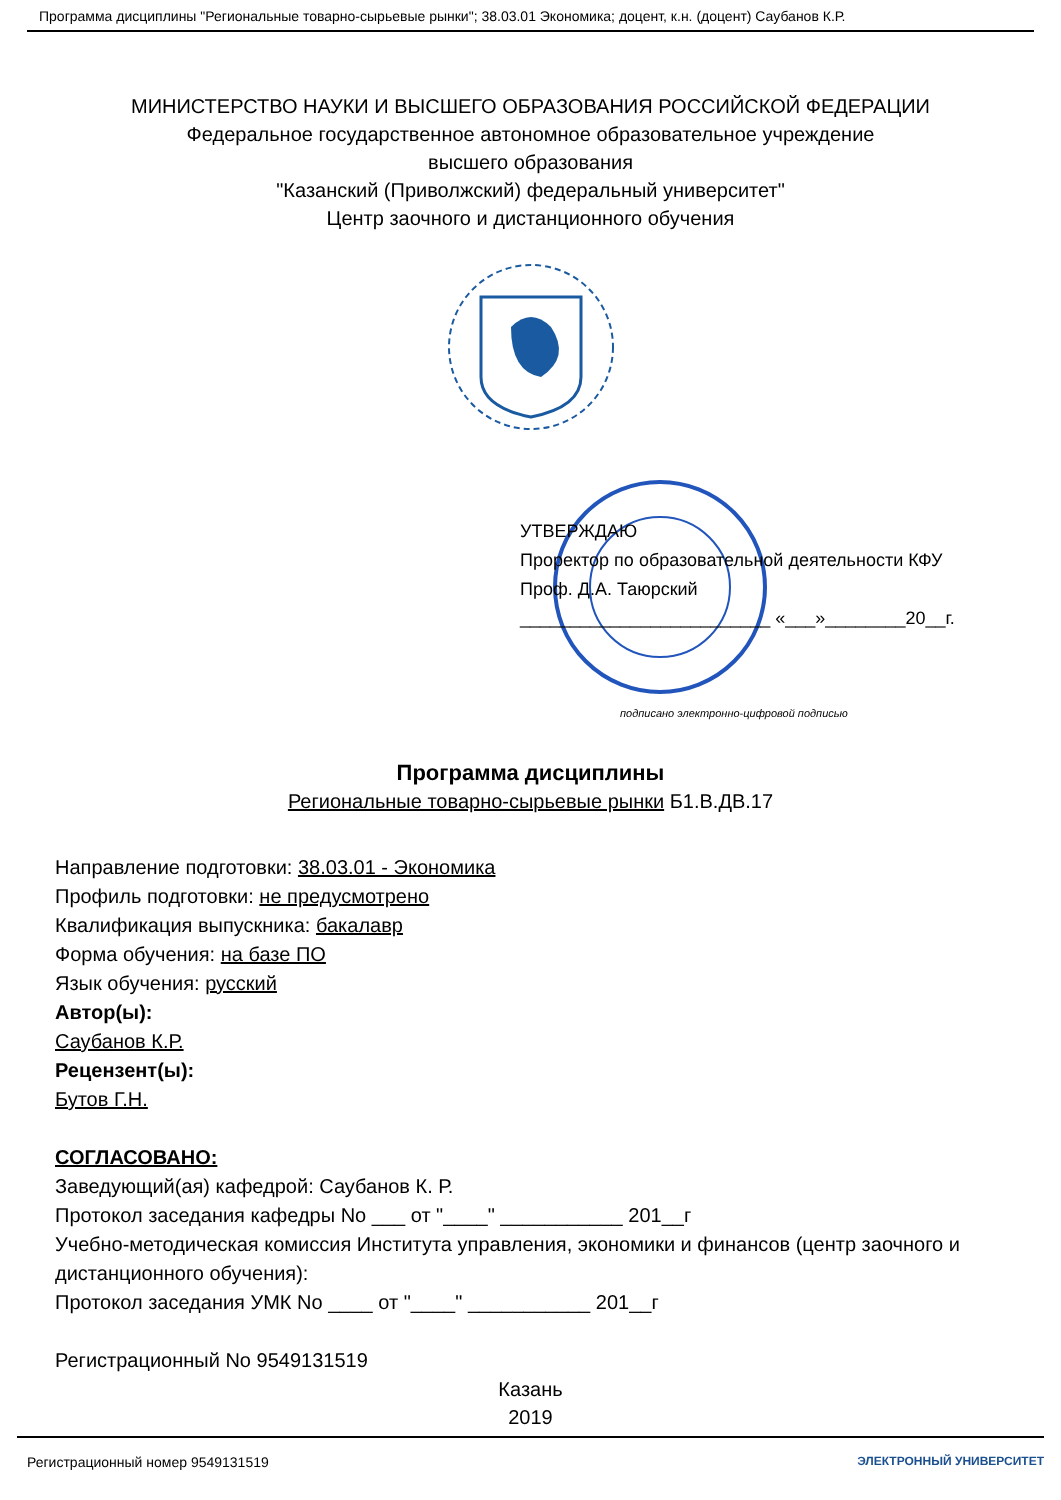Программа дисциплины "Региональные товарно-сырьевые рынки"; 38.03.01 Экономика; доцент, к.н. (доцент) Саубанов К.Р.
МИНИСТЕРСТВО НАУКИ И ВЫСШЕГО ОБРАЗОВАНИЯ РОССИЙСКОЙ ФЕДЕРАЦИИ
Федеральное государственное автономное образовательное учреждение
высшего образования
"Казанский (Приволжский) федеральный университет"
Центр заочного и дистанционного обучения
УТВЕРЖДАЮ
Проректор по образовательной деятельности КФУ
Проф. Д.А. Таюрский
_________________________ «___»________20__г.
подписано электронно-цифровой подписью
Программа дисциплины
Региональные товарно-сырьевые рынки Б1.В.ДВ.17
Направление подготовки: 38.03.01 - Экономика
Профиль подготовки: не предусмотрено
Квалификация выпускника: бакалавр
Форма обучения: на базе ПО
Язык обучения: русский
Автор(ы):
Саубанов К.Р.
Рецензент(ы):
Бутов Г.Н.
СОГЛАСОВАНО:
Заведующий(ая) кафедрой: Саубанов К. Р.
Протокол заседания кафедры No ___ от "____" ___________ 201__г
Учебно-методическая комиссия Института управления, экономики и финансов (центр заочного и дистанционного обучения):
Протокол заседания УМК No ____ от "____" ___________ 201__г
Регистрационный No 9549131519
Казань
2019
Регистрационный номер 9549131519 ЭЛЕКТРОННЫЙ УНИВЕРСИТЕТ